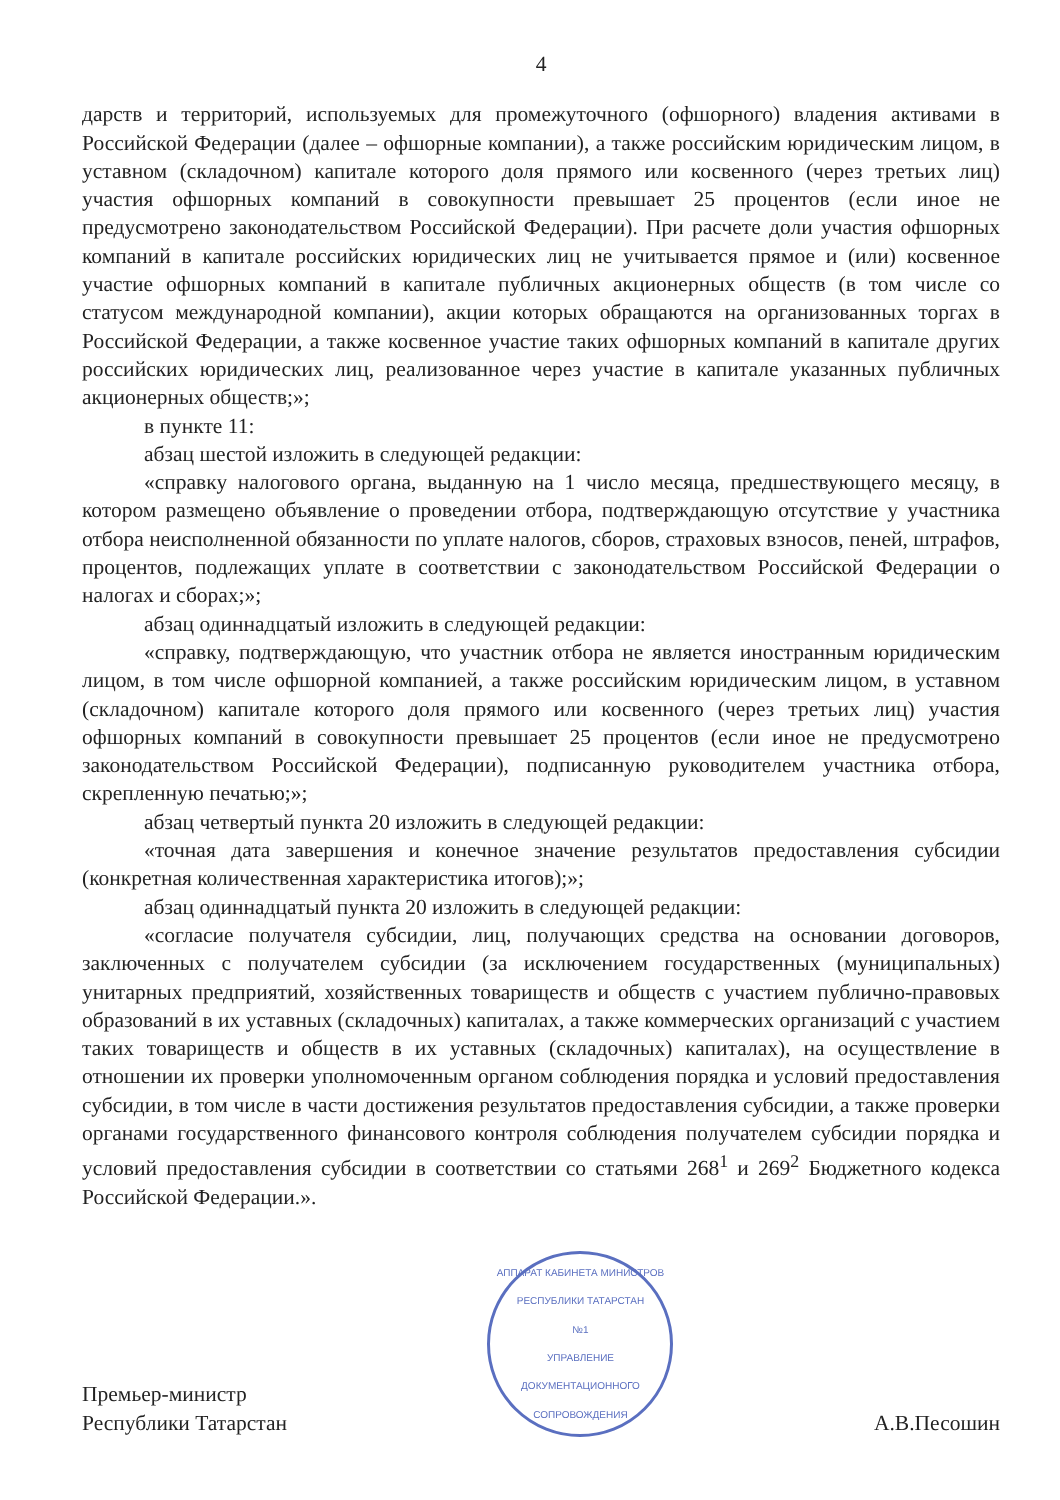4
дарств и территорий, используемых для промежуточного (офшорного) владения активами в Российской Федерации (далее – офшорные компании), а также российским юридическим лицом, в уставном (складочном) капитале которого доля прямого или косвенного (через третьих лиц) участия офшорных компаний в совокупности превышает 25 процентов (если иное не предусмотрено законодательством Российской Федерации). При расчете доли участия офшорных компаний в капитале российских юридических лиц не учитывается прямое и (или) косвенное участие офшорных компаний в капитале публичных акционерных обществ (в том числе со статусом международной компании), акции которых обращаются на организованных торгах в Российской Федерации, а также косвенное участие таких офшорных компаний в капитале других российских юридических лиц, реализованное через участие в капитале указанных публичных акционерных обществ;»;
в пункте 11:
абзац шестой изложить в следующей редакции:
«справку налогового органа, выданную на 1 число месяца, предшествующего месяцу, в котором размещено объявление о проведении отбора, подтверждающую отсутствие у участника отбора неисполненной обязанности по уплате налогов, сборов, страховых взносов, пеней, штрафов, процентов, подлежащих уплате в соответствии с законодательством Российской Федерации о налогах и сборах;»;
абзац одиннадцатый изложить в следующей редакции:
«справку, подтверждающую, что участник отбора не является иностранным юридическим лицом, в том числе офшорной компанией, а также российским юридическим лицом, в уставном (складочном) капитале которого доля прямого или косвенного (через третьих лиц) участия офшорных компаний в совокупности превышает 25 процентов (если иное не предусмотрено законодательством Российской Федерации), подписанную руководителем участника отбора, скрепленную печатью;»;
абзац четвертый пункта 20 изложить в следующей редакции:
«точная дата завершения и конечное значение результатов предоставления субсидии (конкретная количественная характеристика итогов);»;
абзац одиннадцатый пункта 20 изложить в следующей редакции:
«согласие получателя субсидии, лиц, получающих средства на основании договоров, заключенных с получателем субсидии (за исключением государственных (муниципальных) унитарных предприятий, хозяйственных товариществ и обществ с участием публично-правовых образований в их уставных (складочных) капиталах, а также коммерческих организаций с участием таких товариществ и обществ в их уставных (складочных) капиталах), на осуществление в отношении их проверки уполномоченным органом соблюдения порядка и условий предоставления субсидии, в том числе в части достижения результатов предоставления субсидии, а также проверки органами государственного финансового контроля соблюдения получателем субсидии порядка и условий предоставления субсидии в соответствии со статьями 268<sup>1</sup> и 269<sup>2</sup> Бюджетного кодекса Российской Федерации.».
Премьер-министр
Республики Татарстан
АППАРАТ КАБИНЕТА МИНИСТРОВ РЕСПУБЛИКИ ТАТАРСТАН
№1
УПРАВЛЕНИЕ ДОКУМЕНТАЦИОННОГО СОПРОВОЖДЕНИЯ
А.В.Песошин